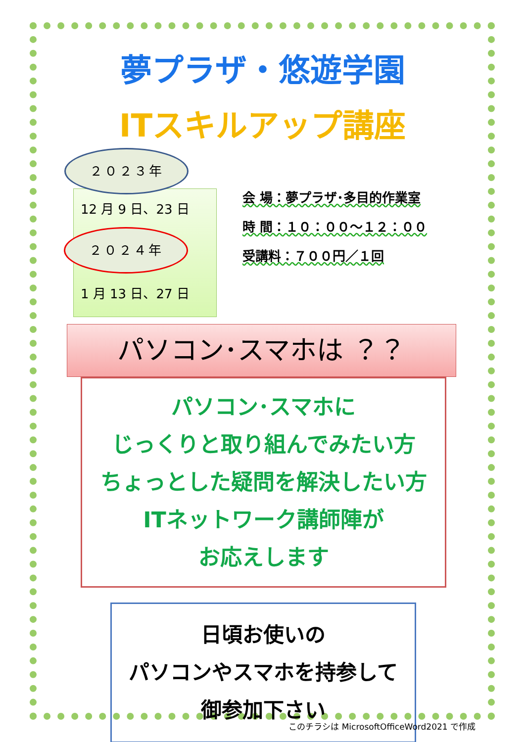夢プラザ・悠遊学園
ITスキルアップ講座
２０２３年
12 月 9 日、23 日
２０２４年
1 月 13 日、27 日
会 場：夢プラザ･多目的作業室
時 間：１０：００～１２：００
受講料：７００円／１回
パソコン･スマホは ？？
パソコン･スマホに
じっくりと取り組んでみたい方
ちょっとした疑問を解決したい方
ITネットワーク講師陣が
お応えします
日頃お使いの
パソコンやスマホを持参して
御参加下さい
このチラシは MicrosoftOfficeWord2021 で作成